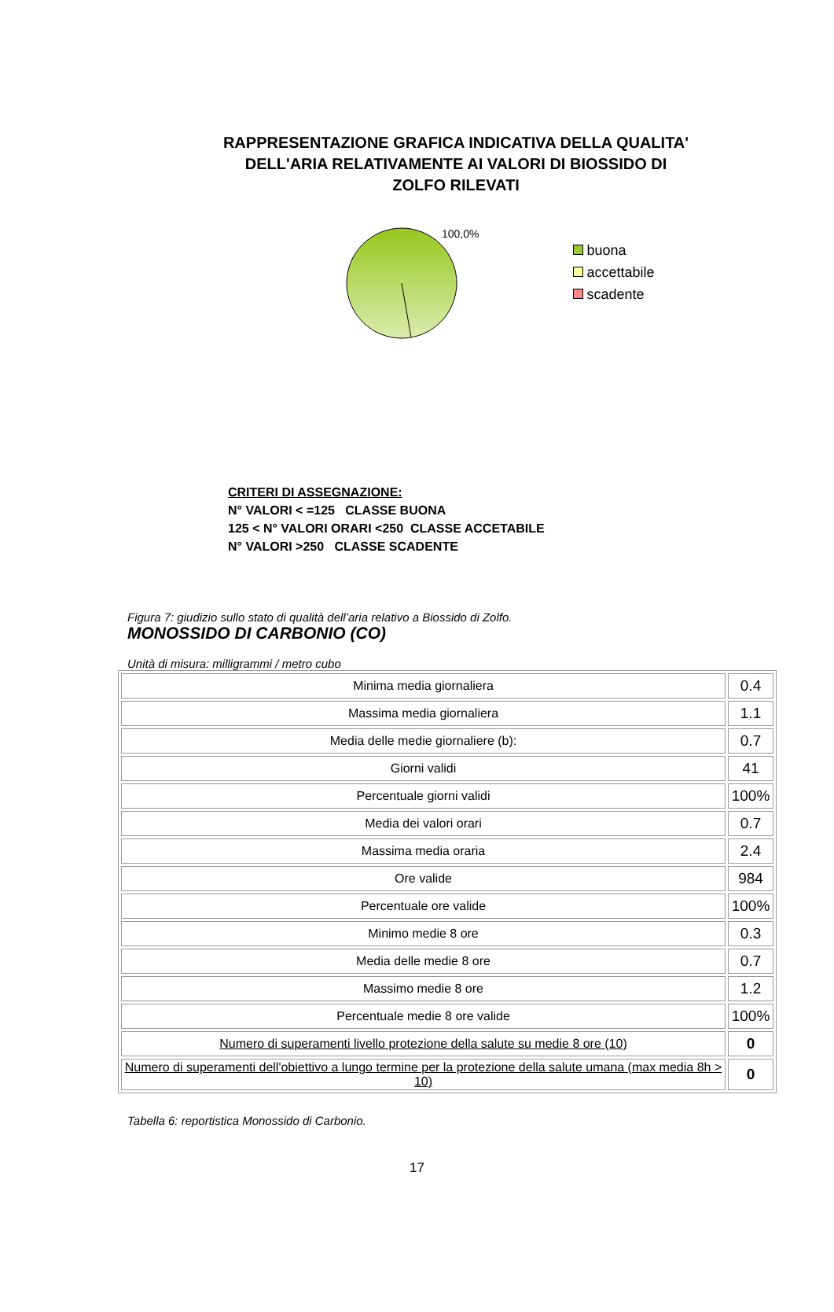RAPPRESENTAZIONE GRAFICA INDICATIVA DELLA QUALITA' DELL'ARIA RELATIVAMENTE AI VALORI DI BIOSSIDO DI ZOLFO RILEVATI
100,0%
buona
accettabile
scadente
CRITERI DI ASSEGNAZIONE:
N° VALORI < =125 CLASSE BUONA
125 < N° VALORI ORARI <250 CLASSE ACCETABILE
N° VALORI >250 CLASSE SCADENTE
Figura 7: giudizio sullo stato di qualità dell’aria relativo a Biossido di Zolfo.
MONOSSIDO DI CARBONIO (CO)
Unità di misura: milligrammi / metro cubo
| Minima media giornaliera | 0.4 |
| Massima media giornaliera | 1.1 |
| Media delle medie giornaliere (b): | 0.7 |
| Giorni validi | 41 |
| Percentuale giorni validi | 100% |
| Media dei valori orari | 0.7 |
| Massima media oraria | 2.4 |
| Ore valide | 984 |
| Percentuale ore valide | 100% |
| Minimo medie 8 ore | 0.3 |
| Media delle medie 8 ore | 0.7 |
| Massimo medie 8 ore | 1.2 |
| Percentuale medie 8 ore valide | 100% |
| Numero di superamenti livello protezione della salute su medie 8 ore (10) | 0 |
| Numero di superamenti dell'obiettivo a lungo termine per la protezione della salute umana (max media 8h > 10) | 0 |
Tabella 6: reportistica Monossido di Carbonio.
17